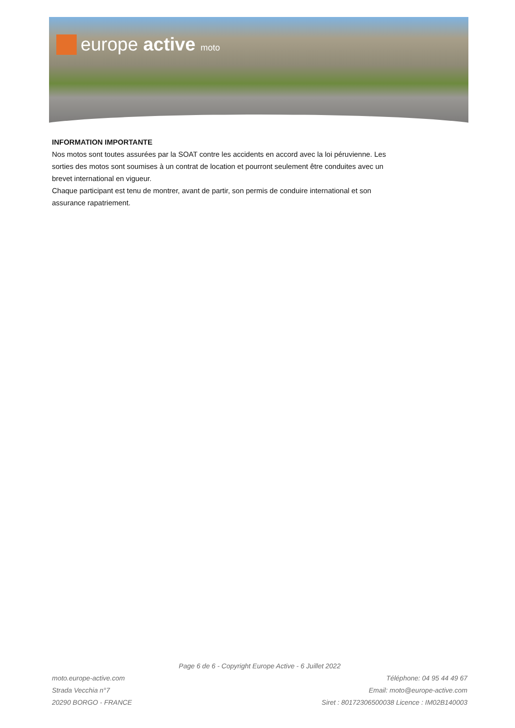europe active moto
INFORMATION IMPORTANTE
Nos motos sont toutes assurées par la SOAT contre les accidents en accord avec la loi péruvienne. Les sorties des motos sont soumises à un contrat de location et pourront seulement être conduites avec un brevet international en vigueur.
Chaque participant est tenu de montrer, avant de partir, son permis de conduire international et son assurance rapatriement.
Page 6 de 6 - Copyright Europe Active - 6 Juillet 2022
moto.europe-active.com
Strada Vecchia n°7
20290 BORGO - FRANCE
Téléphone: 04 95 44 49 67
Email: moto@europe-active.com
Siret : 80172306500038 Licence : IM02B140003